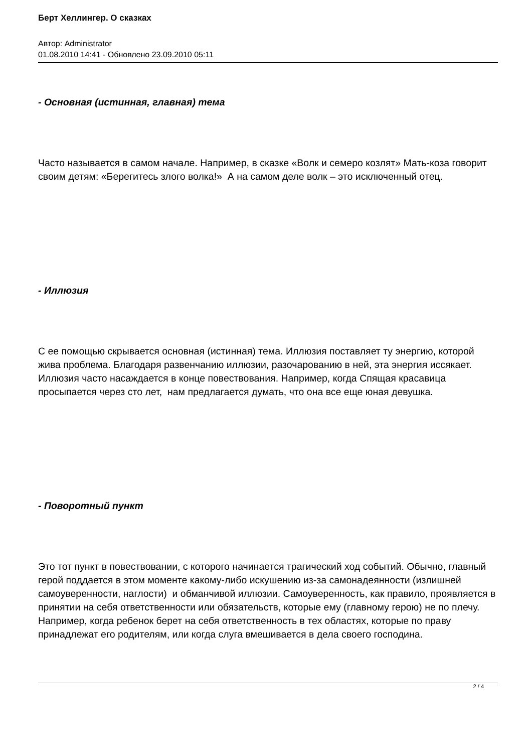Берт Хеллингер. О сказках
Автор: Administrator
01.08.2010 14:41 - Обновлено 23.09.2010 05:11
- Основная (истинная, главная) тема
Часто называется в самом начале. Например, в сказке «Волк и семеро козлят» Мать-коза говорит своим детям: «Берегитесь злого волка!» А на самом деле волк – это исключенный отец.
- Иллюзия
С ее помощью скрывается основная (истинная) тема. Иллюзия поставляет ту энергию, которой жива проблема. Благодаря развенчанию иллюзии, разочарованию в ней, эта энергия иссякает. Иллюзия часто насаждается в конце повествования. Например, когда Спящая красавица просыпается через сто лет, нам предлагается думать, что она все еще юная девушка.
- Поворотный пункт
Это тот пункт в повествовании, с которого начинается трагический ход событий. Обычно, главный герой поддается в этом моменте какому-либо искушению из-за самонадеянности (излишней самоуверенности, наглости) и обманчивой иллюзии. Самоуверенность, как правило, проявляется в принятии на себя ответственности или обязательств, которые ему (главному герою) не по плечу. Например, когда ребенок берет на себя ответственность в тех областях, которые по праву принадлежат его родителям, или когда слуга вмешивается в дела своего господина.
2 / 4